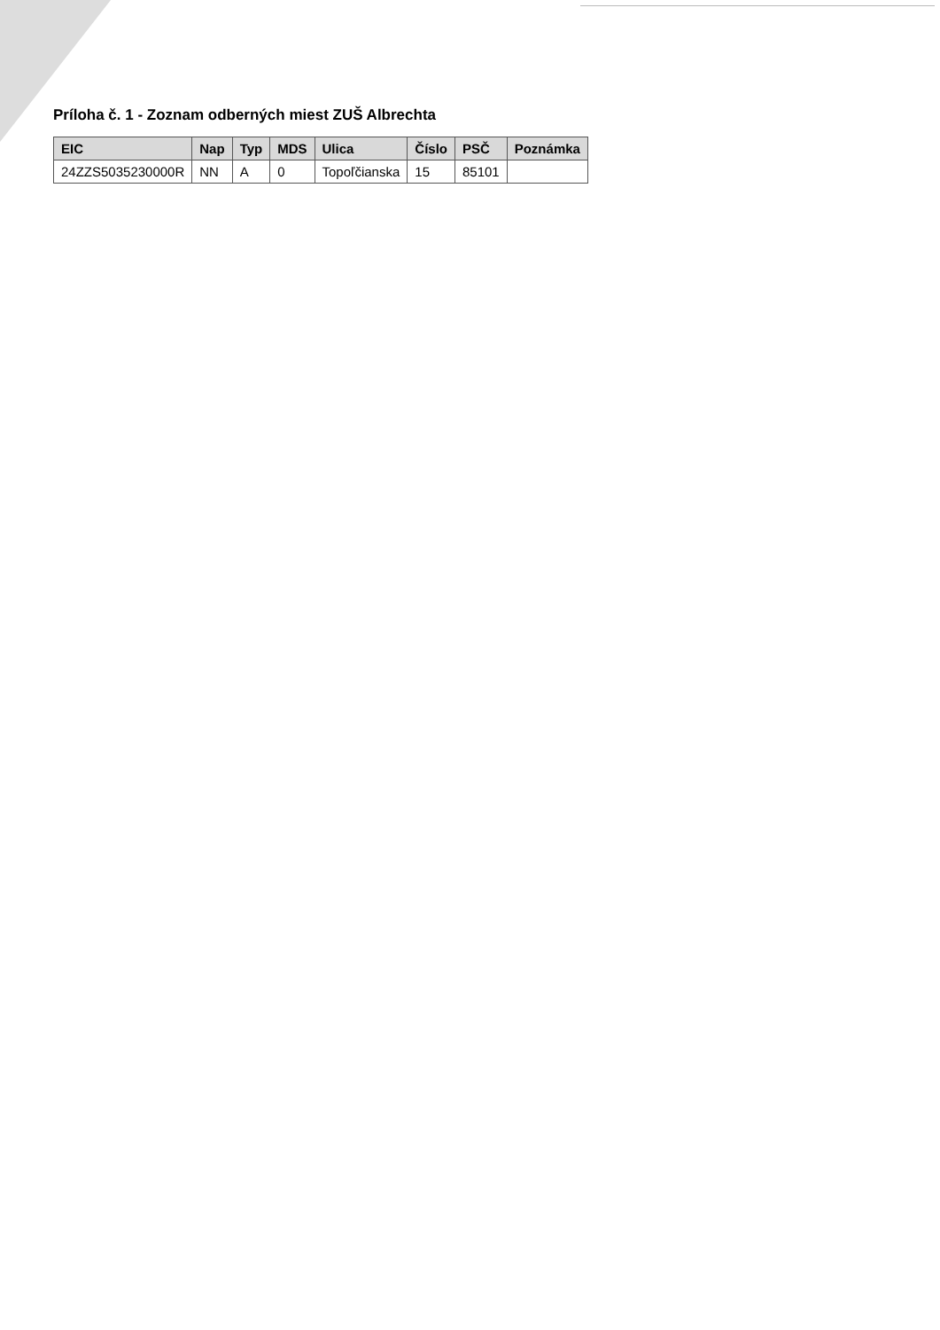Príloha č. 1 - Zoznam odberných miest ZUŠ Albrechta
| EIC | Nap | Typ | MDS | Ulica | Číslo | PSČ | Poznámka |
| --- | --- | --- | --- | --- | --- | --- | --- |
| 24ZZS5035230000R | NN | A | 0 | Topoľčianska | 15 | 85101 | |